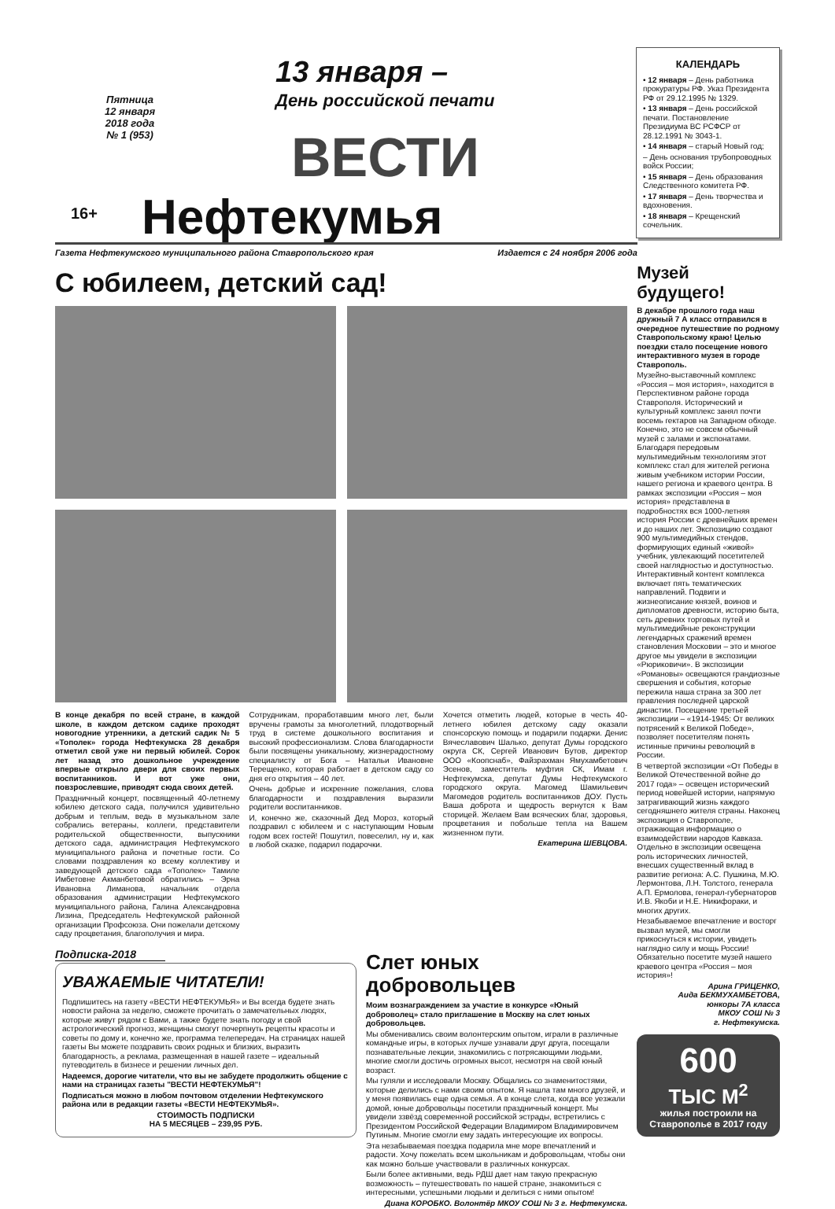Пятница
12 января
2018 года
№ 1 (953)
13 января –
День российской печати
ВЕСТИ
16+ Нефтекумья
Газета Нефтекумского муниципального района Ставропольского края Издается с 24 ноября 2006 года
КАЛЕНДАРЬ
• 12 января – День работника прокуратуры РФ. Указ Президента РФ от 29.12.1995 № 1329.
• 13 января – День российской печати. Постановление Президиума ВС РСФСР от 28.12.1991 № 3043-1.
• 14 января – старый Новый год;
– День основания трубопроводных войск России;
• 15 января – День образования Следственного комитета РФ.
• 17 января – День творчества и вдохновения.
• 18 января – Крещенский сочельник.
С юбилеем, детский сад!
В конце декабря по всей стране, в каждой школе, в каждом детском садике проходят новогодние утренники, а детский садик № 5 «Тополек» города Нефтекумска 28 декабря отметил свой уже ни первый юбилей. Сорок лет назад это дошкольное учреждение впервые открыло двери для своих первых воспитанников. И вот уже они, повзрослевшие, приводят сюда своих детей.
Праздничный концерт, посвященный 40-летнему юбилею детского сада, получился удивительно добрым и теплым, ведь в музыкальном зале собрались ветераны, коллеги, представители родительской общественности, выпускники детского сада, администрация Нефтекумского муниципального района и почетные гости. Со словами поздравления ко всему коллективу и заведующей детского сада «Тополек» Тамиле Имбетовне Акманбетовой обратились – Эрна Ивановна Лиманова, начальник отдела образования администрации Нефтекумского муниципального района, Галина Александровна Лизина, Председатель Нефтекумской районной организации Профсоюза. Они пожелали детскому саду процветания, благополучия и мира.
Сотрудникам, проработавшим много лет, были вручены грамоты за многолетний, плодотворный труд в системе дошкольного воспитания и высокий профессионализм. Слова благодарности были посвящены уникальному, жизнерадостному специалисту от Бога – Натальи Ивановне Терещенко, которая работает в детском саду со дня его открытия – 40 лет.
Очень добрые и искренние пожелания, слова благодарности и поздравления выразили родители воспитанников.
И, конечно же, сказочный Дед Мороз, который поздравил с юбилеем и с наступающим Новым годом всех гостей! Пошутил, повеселил, ну и, как в любой сказке, подарил подарочки.
Хочется отметить людей, которые в честь 40-летнего юбилея детскому саду оказали спонсорскую помощь и подарили подарки. Денис Вячеславович Шалько, депутат Думы городского округа СК, Сергей Иванович Бутов, директор ООО «Коопснаб», Файзрахман Ямухамбетович Эсенов, заместитель муфтия СК, Имам г. Нефтекумска, депутат Думы Нефтекумского городского округа. Магомед Шамильевич Магомедов родитель воспитанников ДОУ. Пусть Ваша доброта и щедрость вернутся к Вам сторицей. Желаем Вам всяческих благ, здоровья, процветания и побольше тепла на Вашем жизненном пути.
Екатерина ШЕВЦОВА.
Подписка-2018
УВАЖАЕМЫЕ ЧИТАТЕЛИ!
Подпишитесь на газету «ВЕСТИ НЕФТЕКУМЬЯ» и Вы всегда будете знать новости района за неделю, сможете прочитать о замечательных людях, которые живут рядом с Вами, а также будете знать погоду и свой астрологический прогноз, женщины смогут почерпнуть рецепты красоты и советы по дому и, конечно же, программа телепередач. На страницах нашей газеты Вы можете поздравить своих родных и близких, выразить благодарность, а реклама, размещенная в нашей газете – идеальный путеводитель в бизнесе и решении личных дел.
Надеемся, дорогие читатели, что вы не забудете продолжить общение с нами на страницах газеты "ВЕСТИ НЕФТЕКУМЬЯ"!
Подписаться можно в любом почтовом отделении Нефтекумского района или в редакции газеты «ВЕСТИ НЕФТЕКУМЬЯ».
СТОИМОСТЬ ПОДПИСКИ
НА 5 МЕСЯЦЕВ – 239,95 РУБ.
Слет юных добровольцев
Моим вознаграждением за участие в конкурсе «Юный доброволец» стало приглашение в Москву на слет юных добровольцев.
Мы обменивались своим волонтерским опытом, играли в различные командные игры, в которых лучше узнавали друг друга, посещали познавательные лекции, знакомились с потрясающими людьми, многие смогли достичь огромных высот, несмотря на свой юный возраст.
Мы гуляли и исследовали Москву. Общались со знаменитостями, которые делились с нами своим опытом. Я нашла там много друзей, и у меня появилась еще одна семья. А в конце слета, когда все уезжали домой, юные добровольцы посетили праздничный концерт. Мы увидели ззвёзд современной российской эстрады, встретились с Президентом Российской Федерации Владимиром Владимировичем Путиным. Многие смогли ему задать интересующие их вопросы.
Эта незабываемая поездка подарила мне море впечатлений и радости. Хочу пожелать всем школьникам и добровольцам, чтобы они как можно больше участвовали в различных конкурсах.
Были более активными, ведь РДШ дает нам такую прекрасную возможность – путешествовать по нашей стране, знакомиться с интересными, успешными людьми и делиться с ними опытом!
Диана КОРОБКО. Волонтёр МКОУ СОШ № 3 г. Нефтекумска.
Музей будущего!
В декабре прошлого года наш дружный 7 А класс отправился в очередное путешествие по родному Ставропольскому краю! Целью поездки стало посещение нового интерактивного музея в городе Ставрополь.
Музейно-выставочный комплекс «Россия – моя история», находится в Перспективном районе города Ставрополя. Исторический и культурный комплекс занял почти восемь гектаров на Западном обходе. Конечно, это не совсем обычный музей с залами и экспонатами. Благодаря передовым мультимедийным технологиям этот комплекс стал для жителей региона живым учебником истории России, нашего региона и краевого центра. В рамках экспозиции «Россия – моя история» представлена в подробностях вся 1000-летняя история России с древнейших времен и до наших лет. Экспозицию создают 900 мультимедийных стендов, формирующих единый «живой» учебник, увлекающий посетителей своей наглядностью и доступностью. Интерактивный контент комплекса включает пять тематических направлений. Подвиги и жизнеописание князей, воинов и дипломатов древности, историю быта, сеть древних торговых путей и мультимедийные реконструкции легендарных сражений времен становления Московии – это и многое другое мы увидели в экспозиции «Рюриковичи». В экспозиции «Романовы» освещаются грандиозные свершения и события, которые пережила наша страна за 300 лет правления последней царской династии. Посещение третьей экспозиции – «1914-1945: От великих потрясений к Великой Победе», позволяет посетителям понять истинные причины революций в России.
В четвертой экспозиции «От Победы в Великой Отечественной войне до 2017 года» – освещен исторический период новейшей истории, напрямую затрагивающий жизнь каждого сегодняшнего жителя страны. Наконец экспозиция о Ставрополе, отражающая информацию о взаимодействии народов Кавказа. Отдельно в экспозиции освещена роль исторических личностей, внесших существенный вклад в развитие региона: А.С. Пушкина, М.Ю. Лермонтова, Л.Н. Толстого, генерала А.П. Ермолова, генерал-губернаторов И.В. Якоби и Н.Е. Никифораки, и многих других.
Незабываемое впечатление и восторг вызвал музей, мы смогли прикоснуться к истории, увидеть наглядно силу и мощь России! Обязательно посетите музей нашего краевого центра «Россия – моя история»!
Арина ГРИЦЕНКО,
Аида БЕКМУХАМБЕТОВА,
юнкоры 7А класса
МКОУ СОШ № 3
г. Нефтекумска.
600
ТЫС М<sup>2</sup>
жилья построили на Ставрополье в 2017 году